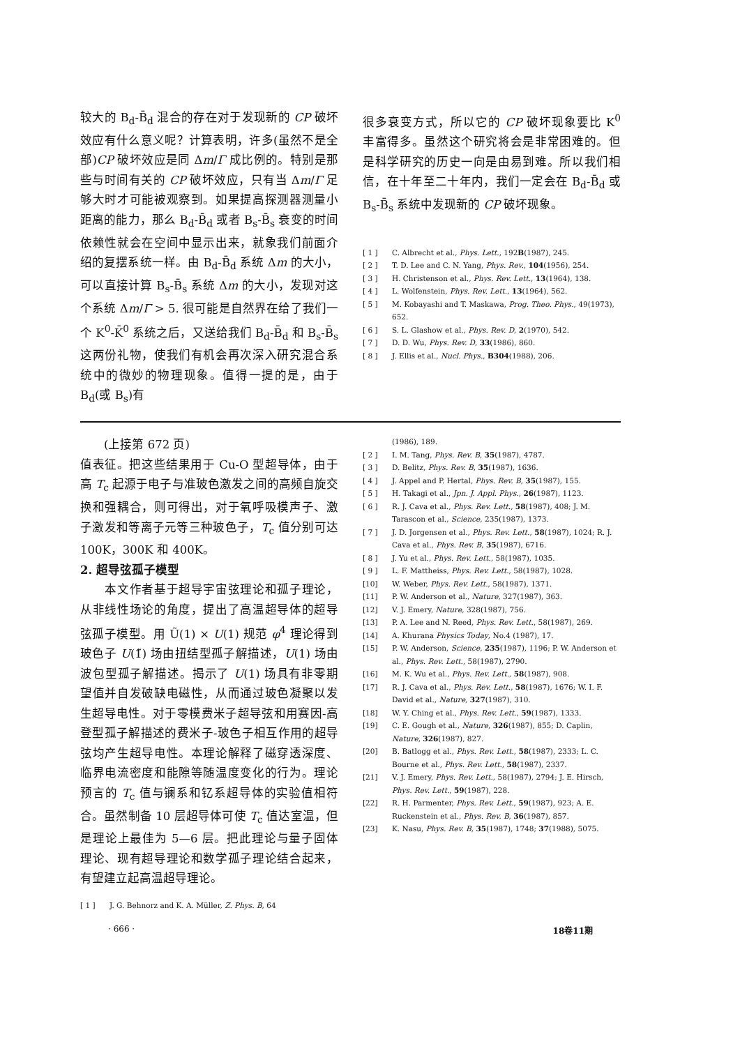较大的 B<sub>d</sub>-B̄<sub>d</sub> 混合的存在对于发现新的 CP 破坏效应有什么意义呢？计算表明，许多(虽然不是全部)CP 破坏效应是同 Δm/Γ 成比例的。特别是那些与时间有关的 CP 破坏效应，只有当 Δm/Γ 足够大时才可能被观察到。如果提高探测器测量小距离的能力，那么 B<sub>d</sub>-B̄<sub>d</sub> 或者 B<sub>s</sub>-B̄<sub>s</sub> 衰变的时间依赖性就会在空间中显示出来，就象我们前面介绍的复摆系统一样。由 B<sub>d</sub>-B̄<sub>d</sub> 系统 Δm 的大小，可以直接计算 B<sub>s</sub>-B̄<sub>s</sub> 系统 Δm 的大小，发现对这个系统 Δm/Γ > 5. 很可能是自然界在给了我们一个 K<sup>0</sup>-K̄<sup>0</sup> 系统之后，又送给我们 B<sub>d</sub>-B̄<sub>d</sub> 和 B<sub>s</sub>-B̄<sub>s</sub> 这两份礼物，使我们有机会再次深入研究混合系统中的微妙的物理现象。值得一提的是，由于 B<sub>d</sub>(或 B<sub>s</sub>)有
很多衰变方式，所以它的 CP 破坏现象要比 K<sup>0</sup> 丰富得多。虽然这个研究将会是非常困难的。但是科学研究的历史一向是由易到难。所以我们相信，在十年至二十年内，我们一定会在 B<sub>d</sub>-B̄<sub>d</sub> 或 B<sub>s</sub>-B̄<sub>s</sub> 系统中发现新的 CP 破坏现象。
[ 1 ] C. Albrecht et al., Phys. Lett., 192B(1987), 245.
[ 2 ] T. D. Lee and C. N. Yang, Phys. Rev., 104(1956), 254.
[ 3 ] H. Christenson et al., Phys. Rev. Lett., 13(1964), 138.
[ 4 ] L. Wolfenstein, Phys. Rev. Lett., 13(1964), 562.
[ 5 ] M. Kobayashi and T. Maskawa, Prog. Theo. Phys., 49(1973), 652.
[ 6 ] S. L. Glashow et al., Phys. Rev. D, 2(1970), 542.
[ 7 ] D. D. Wu, Phys. Rev. D, 33(1986), 860.
[ 8 ] J. Ellis et al., Nucl. Phys., B304(1988), 206.
　　(上接第 672 页)
值表征。把这些结果用于 Cu-O 型超导体，由于高 T<sub>c</sub> 起源于电子与准玻色激发之间的高频自旋交换和强耦合，则可得出，对于氧呼吸模声子、激子激发和等离子元等三种玻色子，T<sub>c</sub> 值分别可达 100K，300K 和 400K。
2. 超导弦孤子模型
　　本文作者基于超导宇宙弦理论和孤子理论，从非线性场论的角度，提出了高温超导体的超导弦孤子模型。用 Ũ(1) × U(1) 规范 φ<sup>4</sup> 理论得到玻色子 U(1̃) 场由扭结型孤子解描述，U(1) 场由波包型孤子解描述。揭示了 U(1) 场具有非零期望值并自发破缺电磁性，从而通过玻色凝聚以发生超导电性。对于零模费米子超导弦和用赛因-高登型孤子解描述的费米子-玻色子相互作用的超导弦均产生超导电性。本理论解释了磁穿透深度、临界电流密度和能隙等随温度变化的行为。理论预言的 T<sub>c</sub> 值与镧系和钇系超导体的实验值相符合。虽然制备 10 层超导体可使 T<sub>c</sub> 值达室温，但是理论上最佳为 5—6 层。把此理论与量子固体理论、现有超导理论和数学孤子理论结合起来，有望建立起高温超导理论。
[ 1 ] J. G. Behnorz and K. A. Müller, Z. Phys. B, 64
(1986), 189.
[ 2 ] I. M. Tang, Phys. Rev. B, 35(1987), 4787.
[ 3 ] D. Belitz, Phys. Rev. B, 35(1987), 1636.
[ 4 ] J. Appel and P. Hertal, Phys. Rev. B, 35(1987), 155.
[ 5 ] H. Takagi et al., Jpn. J. Appl. Phys., 26(1987), 1123.
[ 6 ] R. J. Cava et al., Phys. Rev. Lett., 58(1987), 408; J. M. Tarascon et al., Science, 235(1987), 1373.
[ 7 ] J. D. Jorgensen et al., Phys. Rev. Lett., 58(1987), 1024; R. J. Cava et al., Phys. Rev. B, 35(1987), 6716.
[ 8 ] J. Yu et al., Phys. Rev. Lett., 58(1987), 1035.
[ 9 ] L. F. Mattheiss, Phys. Rev. Lett., 58(1987), 1028.
[10] W. Weber, Phys. Rev. Lett., 58(1987), 1371.
[11] P. W. Anderson et al., Nature, 327(1987), 363.
[12] V. J. Emery, Nature, 328(1987), 756.
[13] P. A. Lee and N. Reed, Phys. Rev. Lett., 58(1987), 269.
[14] A. Khurana Physics Today, No.4 (1987), 17.
[15] P. W. Anderson, Science, 235(1987), 1196; P. W. Anderson et al., Phys. Rev. Lett., 58(1987), 2790.
[16] M. K. Wu et al., Phys. Rev. Lett., 58(1987), 908.
[17] R. J. Cava et al., Phys. Rev. Lett., 58(1987), 1676; W. I. F. David et al., Nature, 327(1987), 310.
[18] W. Y. Ching et al., Phys. Rev. Lett., 59(1987), 1333.
[19] C. E. Gough et al., Nature, 326(1987), 855; D. Caplin, Nature, 326(1987), 827.
[20] B. Batlogg et al., Phys. Rev. Lett., 58(1987), 2333; L. C. Bourne et al., Phys. Rev. Lett., 58(1987), 2337.
[21] V. J. Emery, Phys. Rev. Lett., 58(1987), 2794; J. E. Hirsch, Phys. Rev. Lett., 59(1987), 228.
[22] R. H. Parmenter, Phys. Rev. Lett., 59(1987), 923; A. E. Ruckenstein et al., Phys. Rev. B, 36(1987), 857.
[23] K. Nasu, Phys. Rev. B, 35(1987), 1748; 37(1988), 5075.
· 666 · 18卷11期